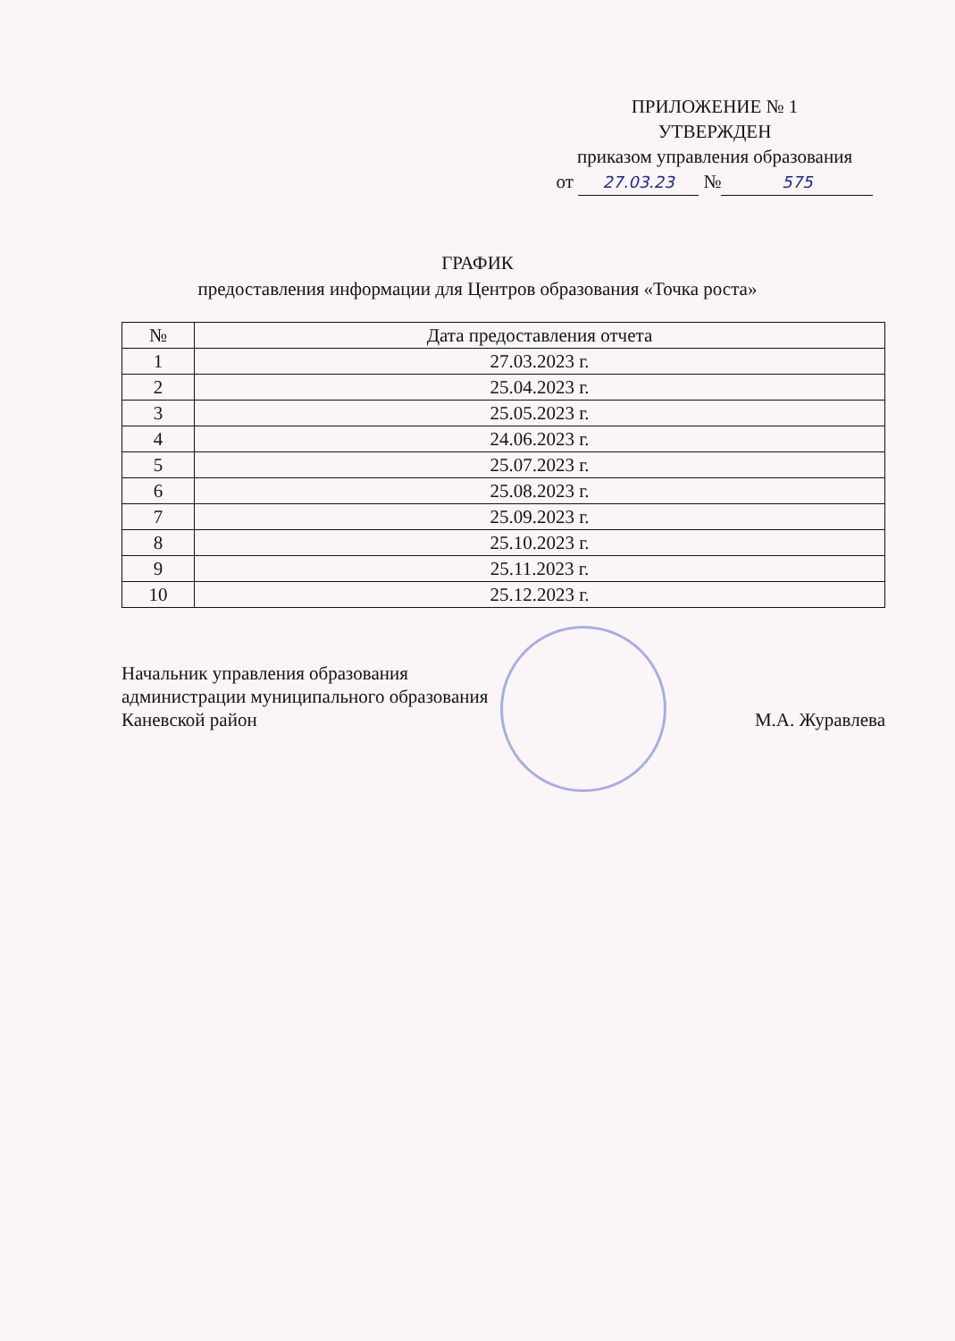ПРИЛОЖЕНИЕ № 1
УТВЕРЖДЕН
приказом управления образования
от 27.03.23 № 575
ГРАФИК
предоставления информации для Центров образования «Точка роста»
| № | Дата предоставления отчета |
| --- | --- |
| 1 | 27.03.2023 г. |
| 2 | 25.04.2023 г. |
| 3 | 25.05.2023 г. |
| 4 | 24.06.2023 г. |
| 5 | 25.07.2023 г. |
| 6 | 25.08.2023 г. |
| 7 | 25.09.2023 г. |
| 8 | 25.10.2023 г. |
| 9 | 25.11.2023 г. |
| 10 | 25.12.2023 г. |
Начальник управления образования
администрации муниципального образования
Каневской район М.А. Журавлева